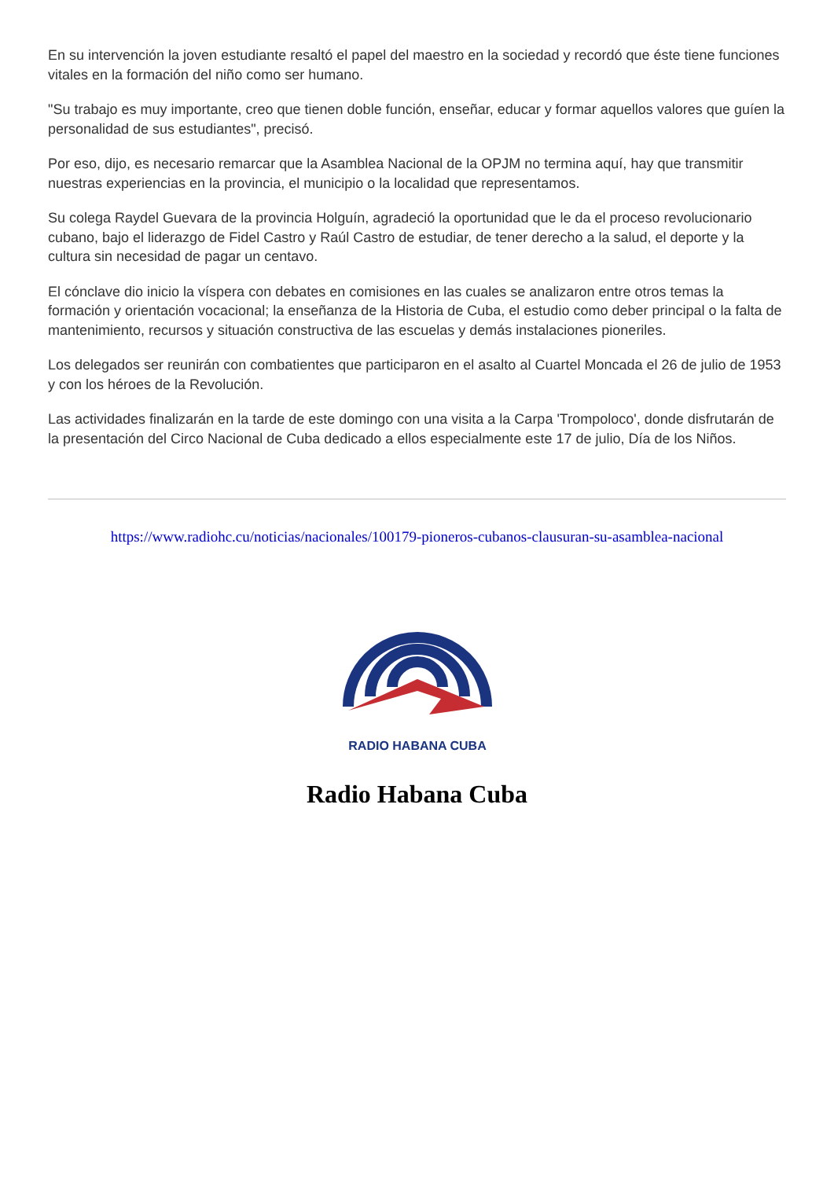En su intervención la joven estudiante resaltó el papel del maestro en la sociedad y recordó que éste tiene funciones vitales en la formación del niño como ser humano.
"Su trabajo es muy importante, creo que tienen doble función, enseñar, educar y formar aquellos valores que guíen la personalidad de sus estudiantes", precisó.
Por eso, dijo, es necesario remarcar que la Asamblea Nacional de la OPJM no termina aquí, hay que transmitir nuestras experiencias en la provincia, el municipio o la localidad que representamos.
Su colega Raydel Guevara de la provincia Holguín, agradeció la oportunidad que le da el proceso revolucionario cubano, bajo el liderazgo de Fidel Castro y Raúl Castro de estudiar, de tener derecho a la salud, el deporte y la cultura sin necesidad de pagar un centavo.
El cónclave dio inicio la víspera con debates en comisiones en las cuales se analizaron entre otros temas la formación y orientación vocacional; la enseñanza de la Historia de Cuba, el estudio como deber principal o la falta de mantenimiento, recursos y situación constructiva de las escuelas y demás instalaciones pioneriles.
Los delegados ser reunirán con combatientes que participaron en el asalto al Cuartel Moncada el 26 de julio de 1953 y con los héroes de la Revolución.
Las actividades finalizarán en la tarde de este domingo con una visita a la Carpa 'Trompoloco', donde disfrutarán de la presentación del Circo Nacional de Cuba dedicado a ellos especialmente este 17 de julio, Día de los Niños.
https://www.radiohc.cu/noticias/nacionales/100179-pioneros-cubanos-clausuran-su-asamblea-nacional
RADIO HABANA CUBA
Radio Habana Cuba